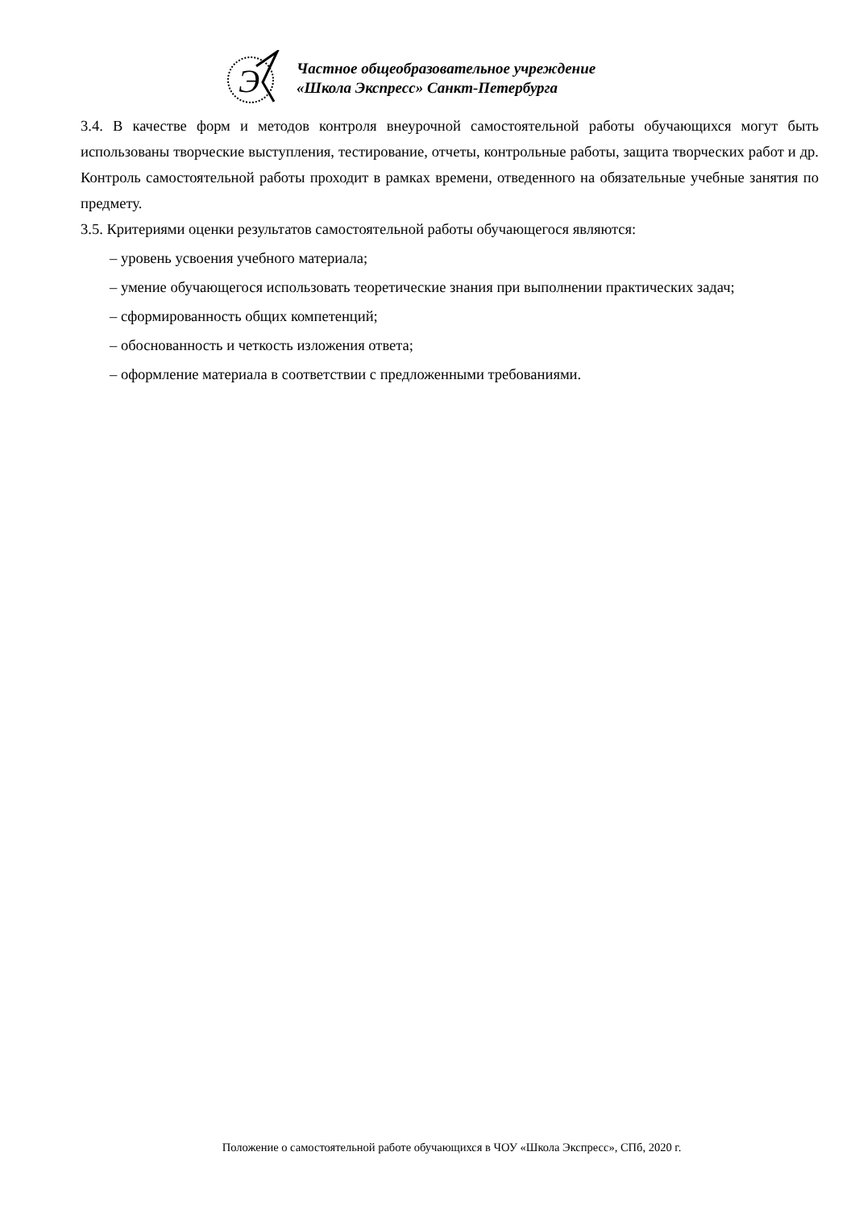Э
Частное общеобразовательное учреждение
«Школа Экспресс» Санкт-Петербурга
3.4. В качестве форм и методов контроля внеурочной самостоятельной работы обучающихся могут быть использованы творческие выступления, тестирование, отчеты, контрольные работы, защита творческих работ и др. Контроль самостоятельной работы проходит в рамках времени, отведенного на обязательные учебные занятия по предмету.
3.5. Критериями оценки результатов самостоятельной работы обучающегося являются:
– уровень усвоения учебного материала;
– умение обучающегося использовать теоретические знания при выполнении практических задач;
– сформированность общих компетенций;
– обоснованность и четкость изложения ответа;
– оформление материала в соответствии с предложенными требованиями.
Положение о самостоятельной работе обучающихся в ЧОУ «Школа Экспресс», СПб, 2020 г.